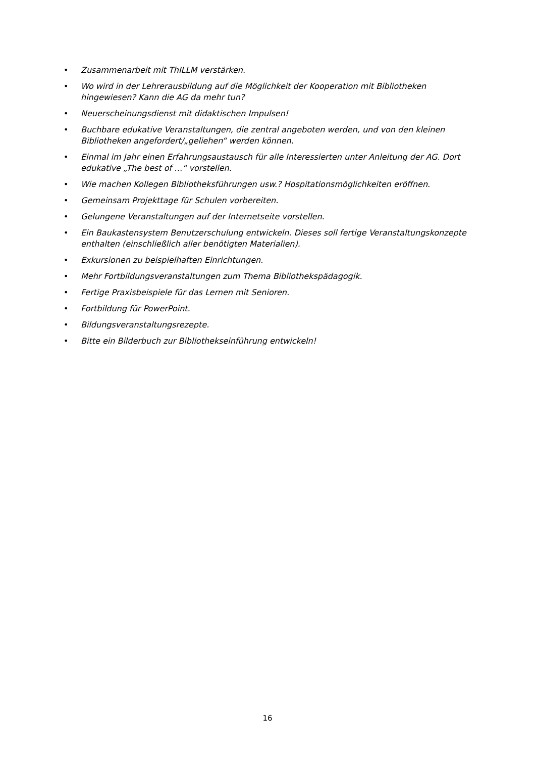• Zusammenarbeit mit ThILLM verstärken.
• Wo wird in der Lehrerausbildung auf die Möglichkeit der Kooperation mit Bibliotheken hingewiesen? Kann die AG da mehr tun?
• Neuerscheinungsdienst mit didaktischen Impulsen!
• Buchbare edukative Veranstaltungen, die zentral angeboten werden, und von den kleinen Bibliotheken angefordert/„geliehen“ werden können.
• Einmal im Jahr einen Erfahrungsaustausch für alle Interessierten unter Anleitung der AG. Dort edukative „The best of …“ vorstellen.
• Wie machen Kollegen Bibliotheksführungen usw.? Hospitationsmöglichkeiten eröffnen.
• Gemeinsam Projekttage für Schulen vorbereiten.
• Gelungene Veranstaltungen auf der Internetseite vorstellen.
• Ein Baukastensystem Benutzerschulung entwickeln. Dieses soll fertige Veranstaltungskonzepte enthalten (einschließlich aller benötigten Materialien).
• Exkursionen zu beispielhaften Einrichtungen.
• Mehr Fortbildungsveranstaltungen zum Thema Bibliothekspädagogik.
• Fertige Praxisbeispiele für das Lernen mit Senioren.
• Fortbildung für PowerPoint.
• Bildungsveranstaltungsrezepte.
• Bitte ein Bilderbuch zur Bibliothekseinführung entwickeln!
16